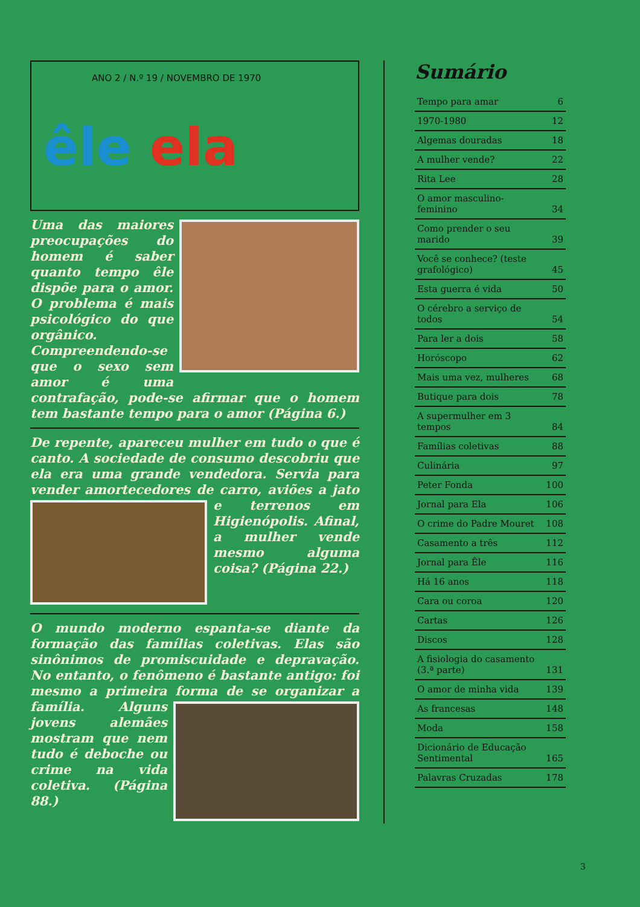ANO 2 / N.º 19 / NOVEMBRO DE 1970
êle ela
Uma das maiores preocupações do homem é saber quanto tempo êle dispõe para o amor. O problema é mais psicológico do que orgânico. Compreendendo-se que o sexo sem amor é uma contrafação, pode-se afirmar que o homem tem bastante tempo para o amor (Página 6.)
De repente, apareceu mulher em tudo o que é canto. A sociedade de consumo descobriu que ela era uma grande vendedora. Servia para vender amortecedores
de carro, aviões a jato e terrenos em Higienópolis. Afinal, a mulher vende mesmo alguma coisa? (Página 22.)
O mundo moderno espanta-se diante da formação das famílias coletivas. Elas são sinônimos de promiscuidade e depravação. No entanto, o fenômeno é bastante antigo: foi mesmo a primeira forma de se
organizar a família. Alguns jovens alemães mostram que nem tudo é deboche ou crime na vida coletiva. (Página 88.)
Sumário
| Tempo para amar | 6 |
| 1970-1980 | 12 |
| Algemas douradas | 18 |
| A mulher vende? | 22 |
| Rita Lee | 28 |
| O amor masculino-feminino | 34 |
| Como prender o seu marido | 39 |
| Você se conhece? (teste grafológico) | 45 |
| Esta guerra é vida | 50 |
| O cérebro a serviço de todos | 54 |
| Para ler a dois | 58 |
| Horóscopo | 62 |
| Mais uma vez, mulheres | 68 |
| Butique para dois | 78 |
| A supermulher em 3 tempos | 84 |
| Famílias coletivas | 88 |
| Culinária | 97 |
| Peter Fonda | 100 |
| Jornal para Ela | 106 |
| O crime do Padre Mouret | 108 |
| Casamento a três | 112 |
| Jornal para Êle | 116 |
| Há 16 anos | 118 |
| Cara ou coroa | 120 |
| Cartas | 126 |
| Discos | 128 |
| A fisiologia do casamento (3.ª parte) | 131 |
| O amor de minha vida | 139 |
| As francesas | 148 |
| Moda | 158 |
| Dicionário de Educação Sentimental | 165 |
| Palavras Cruzadas | 178 |
3